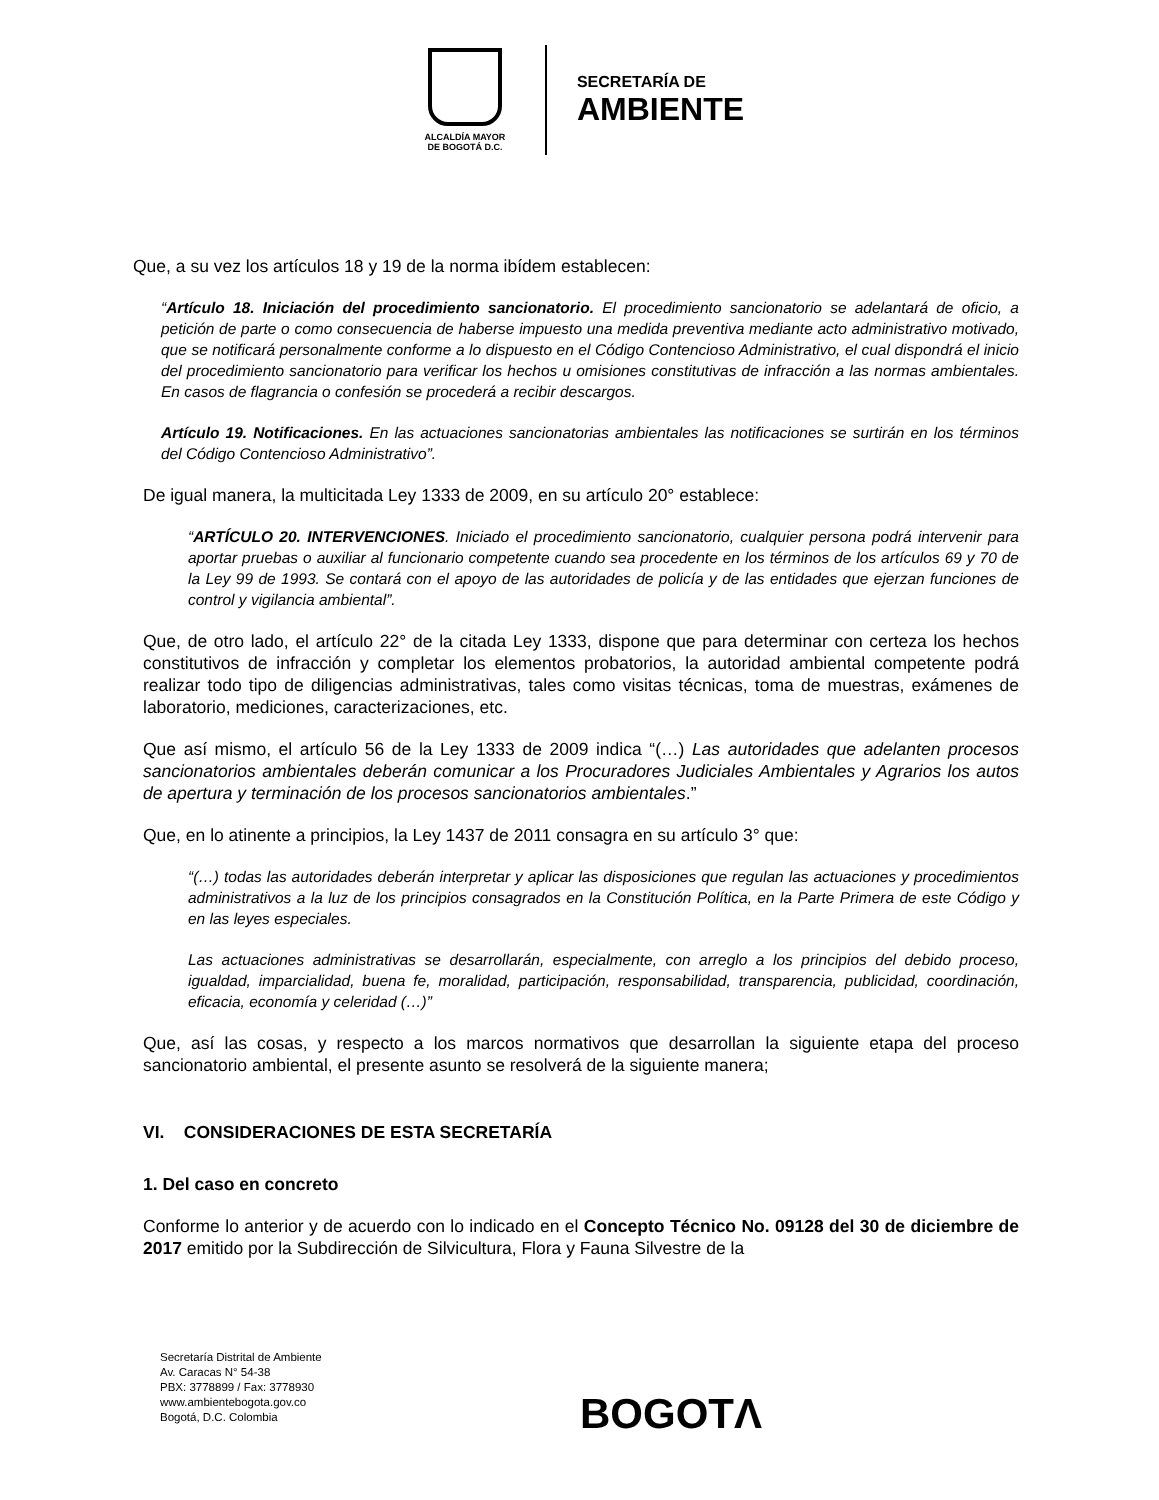ALCALDÍA MAYOR
DE BOGOTÁ D.C.
SECRETARÍA DE
AMBIENTE
Que, a su vez los artículos 18 y 19 de la norma ibídem establecen:
“Artículo 18. Iniciación del procedimiento sancionatorio. El procedimiento sancionatorio se adelantará de oficio, a petición de parte o como consecuencia de haberse impuesto una medida preventiva mediante acto administrativo motivado, que se notificará personalmente conforme a lo dispuesto en el Código Contencioso Administrativo, el cual dispondrá el inicio del procedimiento sancionatorio para verificar los hechos u omisiones constitutivas de infracción a las normas ambientales. En casos de flagrancia o confesión se procederá a recibir descargos.
Artículo 19. Notificaciones. En las actuaciones sancionatorias ambientales las notificaciones se surtirán en los términos del Código Contencioso Administrativo”.
De igual manera, la multicitada Ley 1333 de 2009, en su artículo 20° establece:
“ARTÍCULO 20. INTERVENCIONES. Iniciado el procedimiento sancionatorio, cualquier persona podrá intervenir para aportar pruebas o auxiliar al funcionario competente cuando sea procedente en los términos de los artículos 69 y 70 de la Ley 99 de 1993. Se contará con el apoyo de las autoridades de policía y de las entidades que ejerzan funciones de control y vigilancia ambiental”.
Que, de otro lado, el artículo 22° de la citada Ley 1333, dispone que para determinar con certeza los hechos constitutivos de infracción y completar los elementos probatorios, la autoridad ambiental competente podrá realizar todo tipo de diligencias administrativas, tales como visitas técnicas, toma de muestras, exámenes de laboratorio, mediciones, caracterizaciones, etc.
Que así mismo, el artículo 56 de la Ley 1333 de 2009 indica “(…) Las autoridades que adelanten procesos sancionatorios ambientales deberán comunicar a los Procuradores Judiciales Ambientales y Agrarios los autos de apertura y terminación de los procesos sancionatorios ambientales.”
Que, en lo atinente a principios, la Ley 1437 de 2011 consagra en su artículo 3° que:
“(…) todas las autoridades deberán interpretar y aplicar las disposiciones que regulan las actuaciones y procedimientos administrativos a la luz de los principios consagrados en la Constitución Política, en la Parte Primera de este Código y en las leyes especiales.
Las actuaciones administrativas se desarrollarán, especialmente, con arreglo a los principios del debido proceso, igualdad, imparcialidad, buena fe, moralidad, participación, responsabilidad, transparencia, publicidad, coordinación, eficacia, economía y celeridad (…)”
Que, así las cosas, y respecto a los marcos normativos que desarrollan la siguiente etapa del proceso sancionatorio ambiental, el presente asunto se resolverá de la siguiente manera;
VI. CONSIDERACIONES DE ESTA SECRETARÍA
1. Del caso en concreto
Conforme lo anterior y de acuerdo con lo indicado en el Concepto Técnico No. 09128 del 30 de diciembre de 2017 emitido por la Subdirección de Silvicultura, Flora y Fauna Silvestre de la
Secretaría Distrital de Ambiente
Av. Caracas N° 54-38
PBX: 3778899 / Fax: 3778930
www.ambientebogota.gov.co
Bogotá, D.C. Colombia
BOGOTΛ